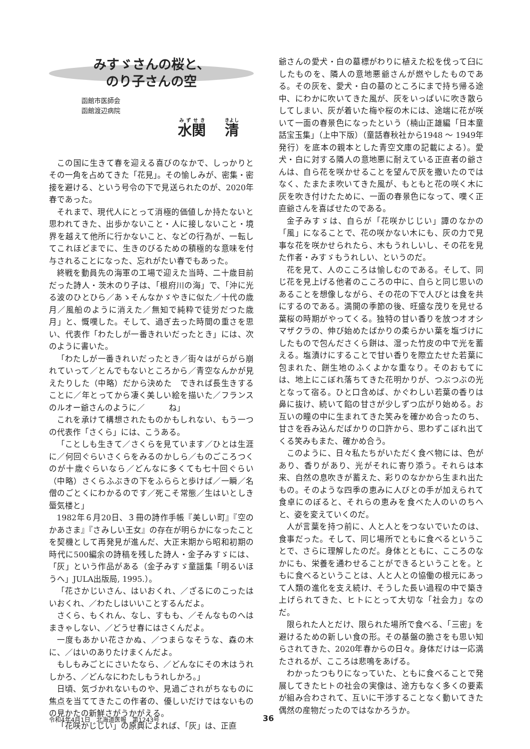みすゞさんの桜と、
のり子さんの空
函館市医師会
函館渡辺病院
水関　 清
この国に生きて春を迎える喜びのなかで、しっかりとその一角を占めてきた「花見」。その愉しみが、密集・密接を避ける、という号令の下で見送られたのが、2020年春であった。
それまで、現代人にとって消極的価値しか持たないと思われてきた、出歩かないこと・人に接しないこと・境界を越えて他所に行かないこと、などの行為が、一転してこれほどまでに、生きのびるための積極的な意味を付与されることになった、忘れがたい春でもあった。
終戦を動員先の海軍の工場で迎えた当時、二十歳目前だった詩人・茨木のり子は、「根府川の海」で、「沖に光る波のひとひら／あゝそんなかゞやきに似た／十代の歳月／風船のように消えた／無知で純粋で徒労だつた歳月」と、慨嘆した。そして、過ぎ去った時間の重さを思い、代表作「わたしが一番きれいだったとき」には、次のように書いた。
「わたしが一番きれいだったとき／街々はがらがら崩れていって／とんでもないところから／青空なんかが見えたりした（中略）だから決めた　できれば長生きすることに／年とってから凄く美しい絵を描いた／フランスのルオー爺さんのように／　　　ね」
これを承けて構想されたものかもしれない、もう一つの代表作「さくら」には、こうある。
「ことしも生きて／さくらを見ています／ひとは生涯に／何回ぐらいさくらをみるのかしら／ものごころつくのが十歳ぐらいなら／どんなに多くても七十回ぐらい（中略）さくらふぶきの下をふららと歩けば／一瞬／名僧のごとくにわかるのです／死こそ常態／生はいとしき蜃気楼と」
1982年６月20日、３冊の詩作手帳『美しい町』『空のかあさま』『さみしい王女』の存在が明らかになったことを契機として再発見が進んだ、大正末期から昭和初期の時代に500編余の詩稿を残した詩人・金子みすゞには、「灰」という作品がある（金子みすゞ童謡集「明るいほうへ」JULA出版局, 1995.）。
「花さかじいさん、はいおくれ、／ざるにのこったはいおくれ、／わたしはいいことするんだよ。
さくら、もくれん、なし、すもも、／そんなものへはまきゃしない、／どうせ春にはさくんだよ。
一度もあかい花さかぬ、／つまらなそうな、森の木に、／はいのありたけまくんだよ。
もしもみごとにさいたなら、／どんなにその木はうれしかろ、／どんなにわたしもうれしかろ。」
日頃、気づかれないものや、見過ごされがちなものに焦点を当ててきたこの作者の、優しいだけではないものの見かたの新鮮さがうかがえる。
「花咲かじじい」の原典によれば、「灰」は、正直
爺さんの愛犬・白の墓標がわりに植えた松を伐って臼にしたものを、隣人の意地悪爺さんが燃やしたものである。その灰を、愛犬・白の墓のところにまで持ち帰る途中、にわかに吹いてきた風が、灰をいっぱいに吹き散らしてしまい、灰が着いた梅や桜の木には、途端に花が咲いて一面の春景色になったという（楠山正雄編「日本童話宝玉集」（上中下版）（童話春秋社から1948 ～ 1949年発行）を底本の親本とした青空文庫の記載による）。愛犬・白に対する隣人の意地悪に耐えている正直者の爺さんは、自ら花を咲かせることを望んで灰を撒いたのではなく、たまたま吹いてきた風が、もともと花の咲く木に灰を吹き付けたために、一面の春景色になって、嘆く正直爺さんを喜ばせたのである。
金子みすゞは、自らが「花咲かじじい」譚のなかの「風」になることで、花の咲かない木にも、灰の力で見事な花を咲かせられたら、木もうれしいし、その花を見た作者・みすゞもうれしい、というのだ。
花を見て、人のこころは愉しむのである。そして、同じ花を見上げる他者のこころの中に、自らと同じ思いのあることを想像しながら、その花の下で人びとは食を共にするのである。満開の季節の後、旺盛な茂りを見せる葉桜の時期がやってくる。独特の甘い香りを放つオオシマザクラの、伸び始めたばかりの柔らかい葉を塩づけにしたもので包んださくら餅は、湿った竹皮の中で光を蓄える。塩漬けにすることで甘い香りを際立たせた若葉に包まれた、餅生地のふくよかな重なり。そのおもてには、地上にこぼれ落ちてきた花明かりが、つぶつぶの光となって宿る。ひと口含めば、かぐわしい若葉の香りは鼻に抜け、続いて餡の甘さが少しずつ広がり始める。お互いの瞳の中に生まれてきた笑みを確かめ合ったのち、甘さを呑み込んだばかりの口許から、思わずこぼれ出てくる笑みもまた、確かめ合う。
このように、日々私たちがいただく食べ物には、色があり、香りがあり、光がそれに寄り添う。それらは本来、自然の息吹きが蓄えた、彩りのなかから生まれ出たもの。そのような四季の恵みに人びとの手が加えられて食卓にのぼると、それらの恵みを食べた人のいのちへと、姿を変えていくのだ。
人が言葉を持つ前に、人と人とをつないでいたのは、食事だった。そして、同じ場所でともに食べるということで、さらに理解したのだ。身体とともに、こころのなかにも、栄養を通わせることができるということを。ともに食べるということは、人と人との協働の根元にあって人類の進化を支え続け、そうした長い過程の中で築き上げられてきた、ヒトにとって大切な「社会力」なのだ。
限られた人とだけ、限られた場所で食べる、「三密」を避けるための新しい食の形。その基盤の脆さをも思い知らされてきた、2020年春からの日々。身体だけは一応満たされるが、こころは悲鳴をあげる。
わかったつもりになっていた、ともに食べることで発展してきたヒトの社会の実像は、途方もなく多くの要素が組み合わされて、互いに干渉することなく動いてきた偶然の産物だったのではなかろうか。
令和4年4月1日　北海道医報　第1243号 36